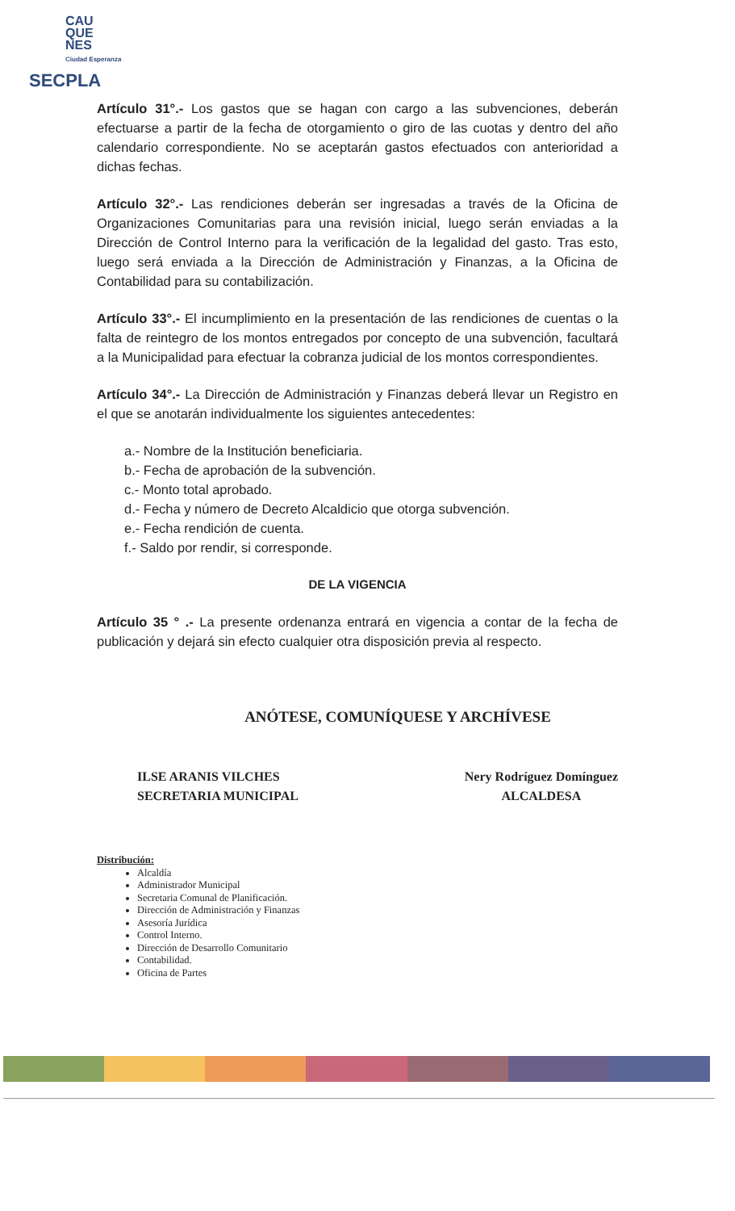CAU
QUE
NES
Ciudad Esperanza
SECPLA
Artículo 31°.- Los gastos que se hagan con cargo a las subvenciones, deberán efectuarse a partir de la fecha de otorgamiento o giro de las cuotas y dentro del año calendario correspondiente. No se aceptarán gastos efectuados con anterioridad a dichas fechas.
Artículo 32°.- Las rendiciones deberán ser ingresadas a través de la Oficina de Organizaciones Comunitarias para una revisión inicial, luego serán enviadas a la Dirección de Control Interno para la verificación de la legalidad del gasto. Tras esto, luego será enviada a la Dirección de Administración y Finanzas, a la Oficina de Contabilidad para su contabilización.
Artículo 33°.- El incumplimiento en la presentación de las rendiciones de cuentas o la falta de reintegro de los montos entregados por concepto de una subvención, facultará a la Municipalidad para efectuar la cobranza judicial de los montos correspondientes.
Artículo 34°.- La Dirección de Administración y Finanzas deberá llevar un Registro en el que se anotarán individualmente los siguientes antecedentes:
a.- Nombre de la Institución beneficiaria.
b.- Fecha de aprobación de la subvención.
c.- Monto total aprobado.
d.- Fecha y número de Decreto Alcaldicio que otorga subvención.
e.- Fecha rendición de cuenta.
f.- Saldo por rendir, si corresponde.
DE LA VIGENCIA
Artículo 35 ° .- La presente ordenanza entrará en vigencia a contar de la fecha de publicación y dejará sin efecto cualquier otra disposición previa al respecto.
ANÓTESE, COMUNÍQUESE Y ARCHÍVESE
ILSE ARANIS VILCHES
SECRETARIA MUNICIPAL
Nery Rodríguez Domínguez
ALCALDESA
Distribución:
Alcaldía
Administrador Municipal
Secretaria Comunal de Planificación.
Dirección de Administración y Finanzas
Asesoría Jurídica
Control Interno.
Dirección de Desarrollo Comunitario
Contabilidad.
Oficina de Partes